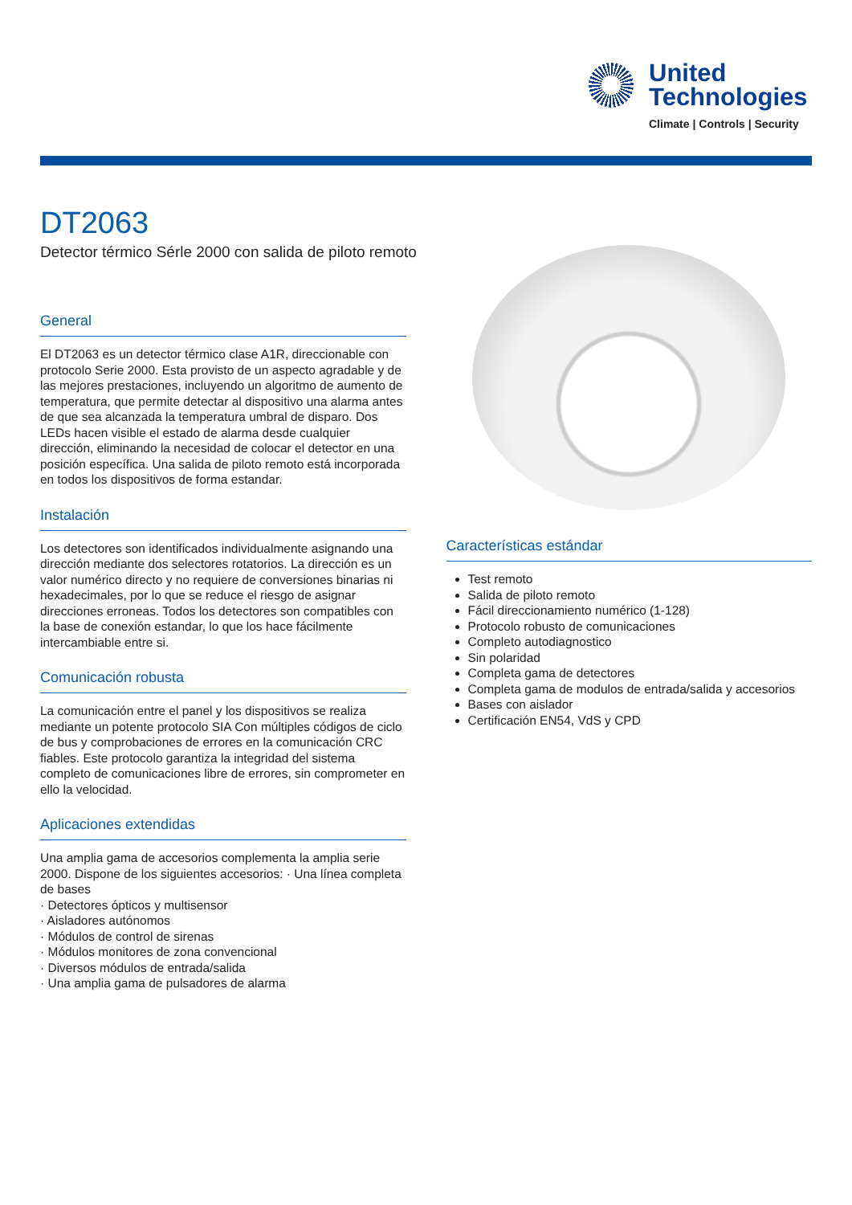United
Technologies
Climate | Controls | Security
DT2063
Detector térmico Sérle 2000 con salida de piloto remoto
General
El DT2063 es un detector térmico clase A1R, direccionable con protocolo Serie 2000. Esta provisto de un aspecto agradable y de las mejores prestaciones, incluyendo un algoritmo de aumento de temperatura, que permite detectar al dispositivo una alarma antes de que sea alcanzada la temperatura umbral de disparo. Dos LEDs hacen visible el estado de alarma desde cualquier dirección, eliminando la necesidad de colocar el detector en una posición específica. Una salida de piloto remoto está incorporada en todos los dispositivos de forma estandar.
Instalación
Los detectores son identificados individualmente asignando una dirección mediante dos selectores rotatorios. La dirección es un valor numérico directo y no requiere de conversiones binarias ni hexadecimales, por lo que se reduce el riesgo de asignar direcciones erroneas. Todos los detectores son compatibles con la base de conexión estandar, lo que los hace fácilmente intercambiable entre si.
Comunicación robusta
La comunicación entre el panel y los dispositivos se realiza mediante un potente protocolo SIA Con múltiples códigos de ciclo de bus y comprobaciones de errores en la comunicación CRC fiables. Este protocolo garantiza la integridad del sistema completo de comunicaciones libre de errores, sin comprometer en ello la velocidad.
Aplicaciones extendidas
Una amplia gama de accesorios complementa la amplia serie 2000. Dispone de los siguientes accesorios: · Una línea completa de bases
· Detectores ópticos y multisensor
· Aisladores autónomos
· Módulos de control de sirenas
· Módulos monitores de zona convencional
· Diversos módulos de entrada/salida
· Una amplia gama de pulsadores de alarma
Características estándar
Test remoto
Salida de piloto remoto
Fácil direccionamiento numérico (1-128)
Protocolo robusto de comunicaciones
Completo autodiagnostico
Sin polaridad
Completa gama de detectores
Completa gama de modulos de entrada/salida y accesorios
Bases con aislador
Certificación EN54, VdS y CPD